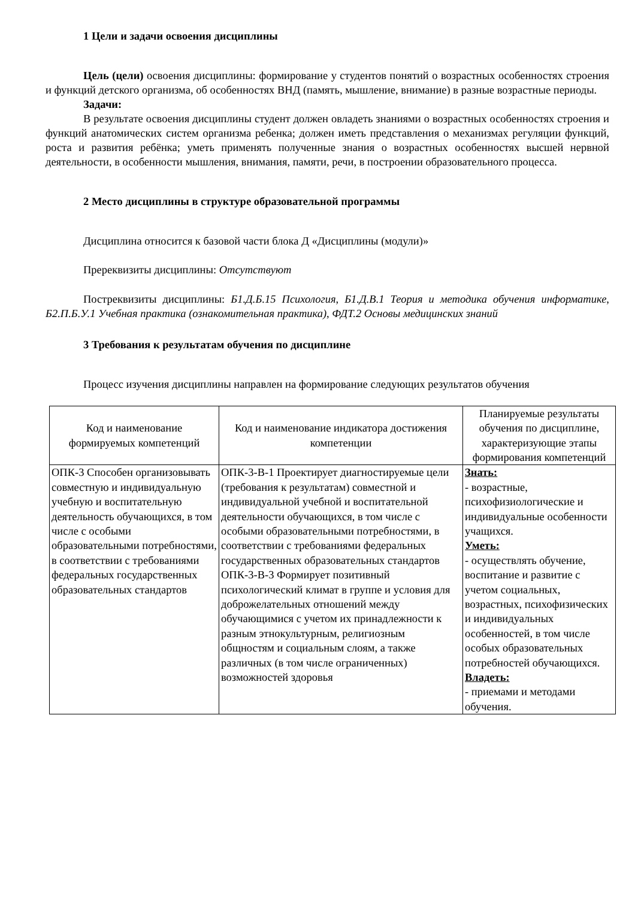1 Цели и задачи освоения дисциплины
Цель (цели) освоения дисциплины: формирование у студентов понятий о возрастных особенностях строения и функций детского организма, об особенностях ВНД (память, мышление, внимание) в разные возрастные периоды.
Задачи:
В результате освоения дисциплины студент должен овладеть знаниями о возрастных особенностях строения и функций анатомических систем организма ребенка; должен иметь представления о механизмах регуляции функций, роста и развития ребёнка; уметь применять полученные знания о возрастных особенностях высшей нервной деятельности, в особенности мышления, внимания, памяти, речи, в построении образовательного процесса.
2 Место дисциплины в структуре образовательной программы
Дисциплина относится к базовой части блока Д «Дисциплины (модули)»
Пререквизиты дисциплины: Отсутствуют
Постреквизиты дисциплины: Б1.Д.Б.15 Психология, Б1.Д.В.1 Теория и методика обучения информатике, Б2.П.Б.У.1 Учебная практика (ознакомительная практика), ФДТ.2 Основы медицинских знаний
3 Требования к результатам обучения по дисциплине
Процесс изучения дисциплины направлен на формирование следующих результатов обучения
| Код и наименование формируемых компетенций | Код и наименование индикатора достижения компетенции | Планируемые результаты обучения по дисциплине, характеризующие этапы формирования компетенций |
| --- | --- | --- |
| ОПК-3 Способен организовывать совместную и индивидуальную учебную и воспитательную деятельность обучающихся, в том числе с особыми образовательными потребностями, в соответствии с требованиями федеральных государственных образовательных стандартов | ОПК-3-В-1 Проектирует диагностируемые цели (требования к результатам) совместной и индивидуальной учебной и воспитательной деятельности обучающихся, в том числе с особыми образовательными потребностями, в соответствии с требованиями федеральных государственных образовательных стандартов ОПК-3-В-3 Формирует позитивный психологический климат в группе и условия для доброжелательных отношений между обучающимися с учетом их принадлежности к разным этнокультурным, религиозным общностям и социальным слоям, а также различных (в том числе ограниченных) возможностей здоровья | Знать: - возрастные, психофизиологические и индивидуальные особенности учащихся. Уметь: - осуществлять обучение, воспитание и развитие с учетом социальных, возрастных, психофизических и индивидуальных особенностей, в том числе особых образовательных потребностей обучающихся. Владеть: - приемами и методами обучения. |